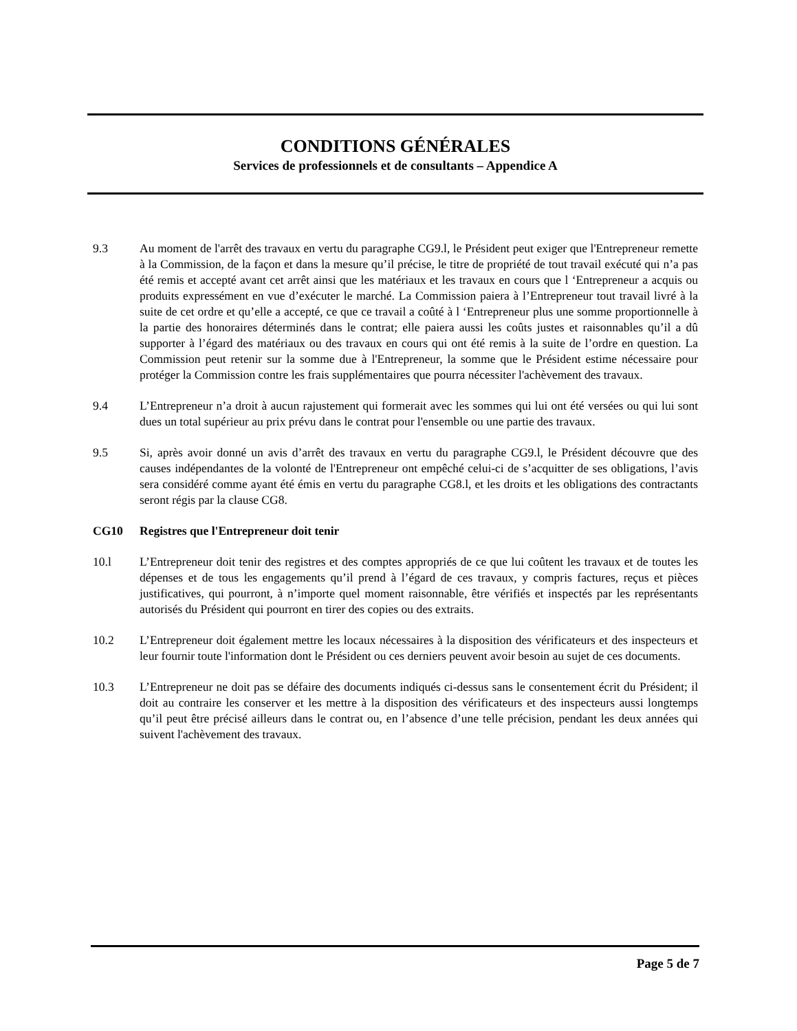CONDITIONS GÉNÉRALES
Services de professionnels et de consultants – Appendice A
9.3 Au moment de l'arrêt des travaux en vertu du paragraphe CG9.l, le Président peut exiger que l'Entrepreneur remette à la Commission, de la façon et dans la mesure qu’il précise, le titre de propriété de tout travail exécuté qui n’a pas été remis et accepté avant cet arrêt ainsi que les matériaux et les travaux en cours que l ‘Entrepreneur a acquis ou produits expressément en vue d’exécuter le marché. La Commission paiera à l’Entrepreneur tout travail livré à la suite de cet ordre et qu’elle a accepté, ce que ce travail a coûté à l ‘Entrepreneur plus une somme proportionnelle à la partie des honoraires déterminés dans le contrat; elle paiera aussi les coûts justes et raisonnables qu’il a dû supporter à l’égard des matériaux ou des travaux en cours qui ont été remis à la suite de l’ordre en question. La Commission peut retenir sur la somme due à l'Entrepreneur, la somme que le Président estime nécessaire pour protéger la Commission contre les frais supplémentaires que pourra nécessiter l'achèvement des travaux.
9.4 L’Entrepreneur n’a droit à aucun rajustement qui formerait avec les sommes qui lui ont été versées ou qui lui sont dues un total supérieur au prix prévu dans le contrat pour l'ensemble ou une partie des travaux.
9.5 Si, après avoir donné un avis d’arrêt des travaux en vertu du paragraphe CG9.l, le Président découvre que des causes indépendantes de la volonté de l'Entrepreneur ont empêché celui-ci de s’acquitter de ses obligations, l’avis sera considéré comme ayant été émis en vertu du paragraphe CG8.l, et les droits et les obligations des contractants seront régis par la clause CG8.
CG10 Registres que l'Entrepreneur doit tenir
10.l L’Entrepreneur doit tenir des registres et des comptes appropriés de ce que lui coûtent les travaux et de toutes les dépenses et de tous les engagements qu’il prend à l’égard de ces travaux, y compris factures, reçus et pièces justificatives, qui pourront, à n’importe quel moment raisonnable, être vérifiés et inspectés par les représentants autorisés du Président qui pourront en tirer des copies ou des extraits.
10.2 L’Entrepreneur doit également mettre les locaux nécessaires à la disposition des vérificateurs et des inspecteurs et leur fournir toute l'information dont le Président ou ces derniers peuvent avoir besoin au sujet de ces documents.
10.3 L’Entrepreneur ne doit pas se défaire des documents indiqués ci-dessus sans le consentement écrit du Président; il doit au contraire les conserver et les mettre à la disposition des vérificateurs et des inspecteurs aussi longtemps qu’il peut être précisé ailleurs dans le contrat ou, en l’absence d’une telle précision, pendant les deux années qui suivent l'achèvement des travaux.
Page 5 de 7